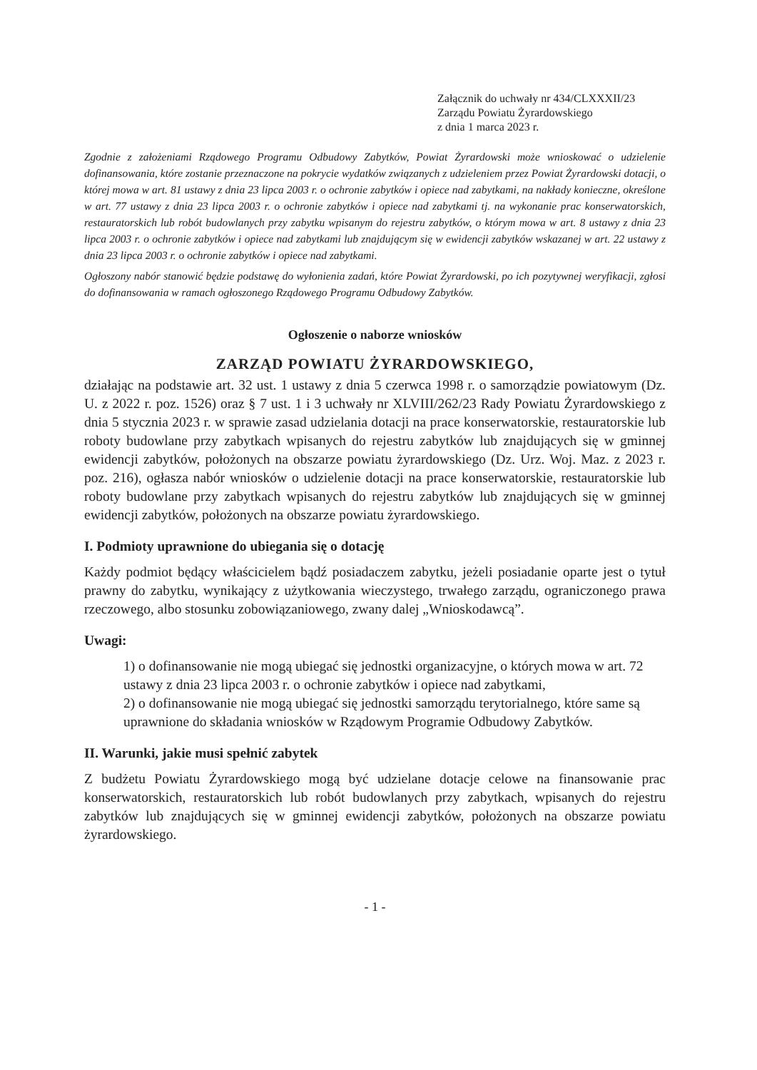Załącznik do uchwały nr 434/CLXXXII/23
Zarządu Powiatu Żyrardowskiego
z dnia 1 marca 2023 r.
Zgodnie z założeniami Rządowego Programu Odbudowy Zabytków, Powiat Żyrardowski może wnioskować o udzielenie dofinansowania, które zostanie przeznaczone na pokrycie wydatków związanych z udzieleniem przez Powiat Żyrardowski dotacji, o której mowa w art. 81 ustawy z dnia 23 lipca 2003 r. o ochronie zabytków i opiece nad zabytkami, na nakłady konieczne, określone w art. 77 ustawy z dnia 23 lipca 2003 r. o ochronie zabytków i opiece nad zabytkami tj. na wykonanie prac konserwatorskich, restauratorskich lub robót budowlanych przy zabytku wpisanym do rejestru zabytków, o którym mowa w art. 8 ustawy z dnia 23 lipca 2003 r. o ochronie zabytków i opiece nad zabytkami lub znajdującym się w ewidencji zabytków wskazanej w art. 22 ustawy z dnia 23 lipca 2003 r. o ochronie zabytków i opiece nad zabytkami.
Ogłoszony nabór stanowić będzie podstawę do wyłonienia zadań, które Powiat Żyrardowski, po ich pozytywnej weryfikacji, zgłosi do dofinansowania w ramach ogłoszonego Rządowego Programu Odbudowy Zabytków.
Ogłoszenie o naborze wniosków
ZARZĄD POWIATU ŻYRARDOWSKIEGO,
działając na podstawie art. 32 ust. 1 ustawy z dnia 5 czerwca 1998 r. o samorządzie powiatowym (Dz. U. z 2022 r. poz. 1526) oraz § 7 ust. 1 i 3 uchwały nr XLVIII/262/23 Rady Powiatu Żyrardowskiego z dnia 5 stycznia 2023 r. w sprawie zasad udzielania dotacji na prace konserwatorskie, restauratorskie lub roboty budowlane przy zabytkach wpisanych do rejestru zabytków lub znajdujących się w gminnej ewidencji zabytków, położonych na obszarze powiatu żyrardowskiego (Dz. Urz. Woj. Maz. z 2023 r. poz. 216), ogłasza nabór wniosków o udzielenie dotacji na prace konserwatorskie, restauratorskie lub roboty budowlane przy zabytkach wpisanych do rejestru zabytków lub znajdujących się w gminnej ewidencji zabytków, położonych na obszarze powiatu żyrardowskiego.
I. Podmioty uprawnione do ubiegania się o dotację
Każdy podmiot będący właścicielem bądź posiadaczem zabytku, jeżeli posiadanie oparte jest o tytuł prawny do zabytku, wynikający z użytkowania wieczystego, trwałego zarządu, ograniczonego prawa rzeczowego, albo stosunku zobowiązaniowego, zwany dalej „Wnioskodawcą”.
Uwagi:
1) o dofinansowanie nie mogą ubiegać się jednostki organizacyjne, o których mowa w art. 72 ustawy z dnia 23 lipca 2003 r. o ochronie zabytków i opiece nad zabytkami,
2) o dofinansowanie nie mogą ubiegać się jednostki samorządu terytorialnego, które same są uprawnione do składania wniosków w Rządowym Programie Odbudowy Zabytków.
II. Warunki, jakie musi spełnić zabytek
Z budżetu Powiatu Żyrardowskiego mogą być udzielane dotacje celowe na finansowanie prac konserwatorskich, restauratorskich lub robót budowlanych przy zabytkach, wpisanych do rejestru zabytków lub znajdujących się w gminnej ewidencji zabytków, położonych na obszarze powiatu żyrardowskiego.
- 1 -